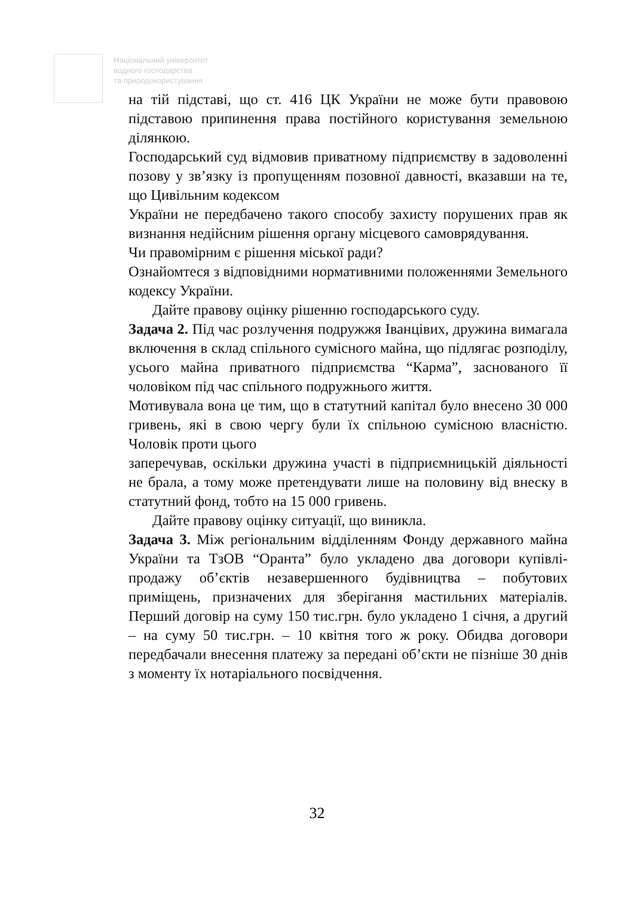Національний університет
водного господарства
та природокористування
на тій підставі, що ст. 416 ЦК України не може бути правовою підставою припинення права постійного користування земельною ділянкою.
Господарський суд відмовив приватному підприємству в задоволенні позову у зв’язку із пропущенням позовної давності, вказавши на те, що Цивільним кодексом
України не передбачено такого способу захисту порушених прав як визнання недійсним рішення органу місцевого самоврядування.
Чи правомірним є рішення міської ради?
Ознайомтеся з відповідними нормативними положеннями Земельного кодексу України.
Дайте правову оцінку рішенню господарського суду.
Задача 2. Під час розлучення подружжя Іванцівих, дружина вимагала включення в склад спільного сумісного майна, що підлягає розподілу, усього майна приватного підприємства “Карма”, заснованого її чоловіком під час спільного подружнього життя.
Мотивувала вона це тим, що в статутний капітал було внесено 30 000 гривень, які в свою чергу були їх спільною сумісною власністю. Чоловік проти цього
заперечував, оскільки дружина участі в підприємницькій діяльності не брала, а тому може претендувати лише на половину від внеску в статутний фонд, тобто на 15 000 гривень.
Дайте правову оцінку ситуації, що виникла.
Задача 3. Між регіональним відділенням Фонду державного майна України та ТзОВ “Оранта” було укладено два договори купівлі-продажу об’єктів незавершенного будівництва – побутових приміщень, призначених для зберігання мастильних матеріалів. Перший договір на суму 150 тис.грн. було укладено 1 січня, а другий – на суму 50 тис.грн. – 10 квітня того ж року. Обидва договори передбачали внесення платежу за передані об’єкти не пізніше 30 днів з моменту їх нотаріального посвідчення.
32